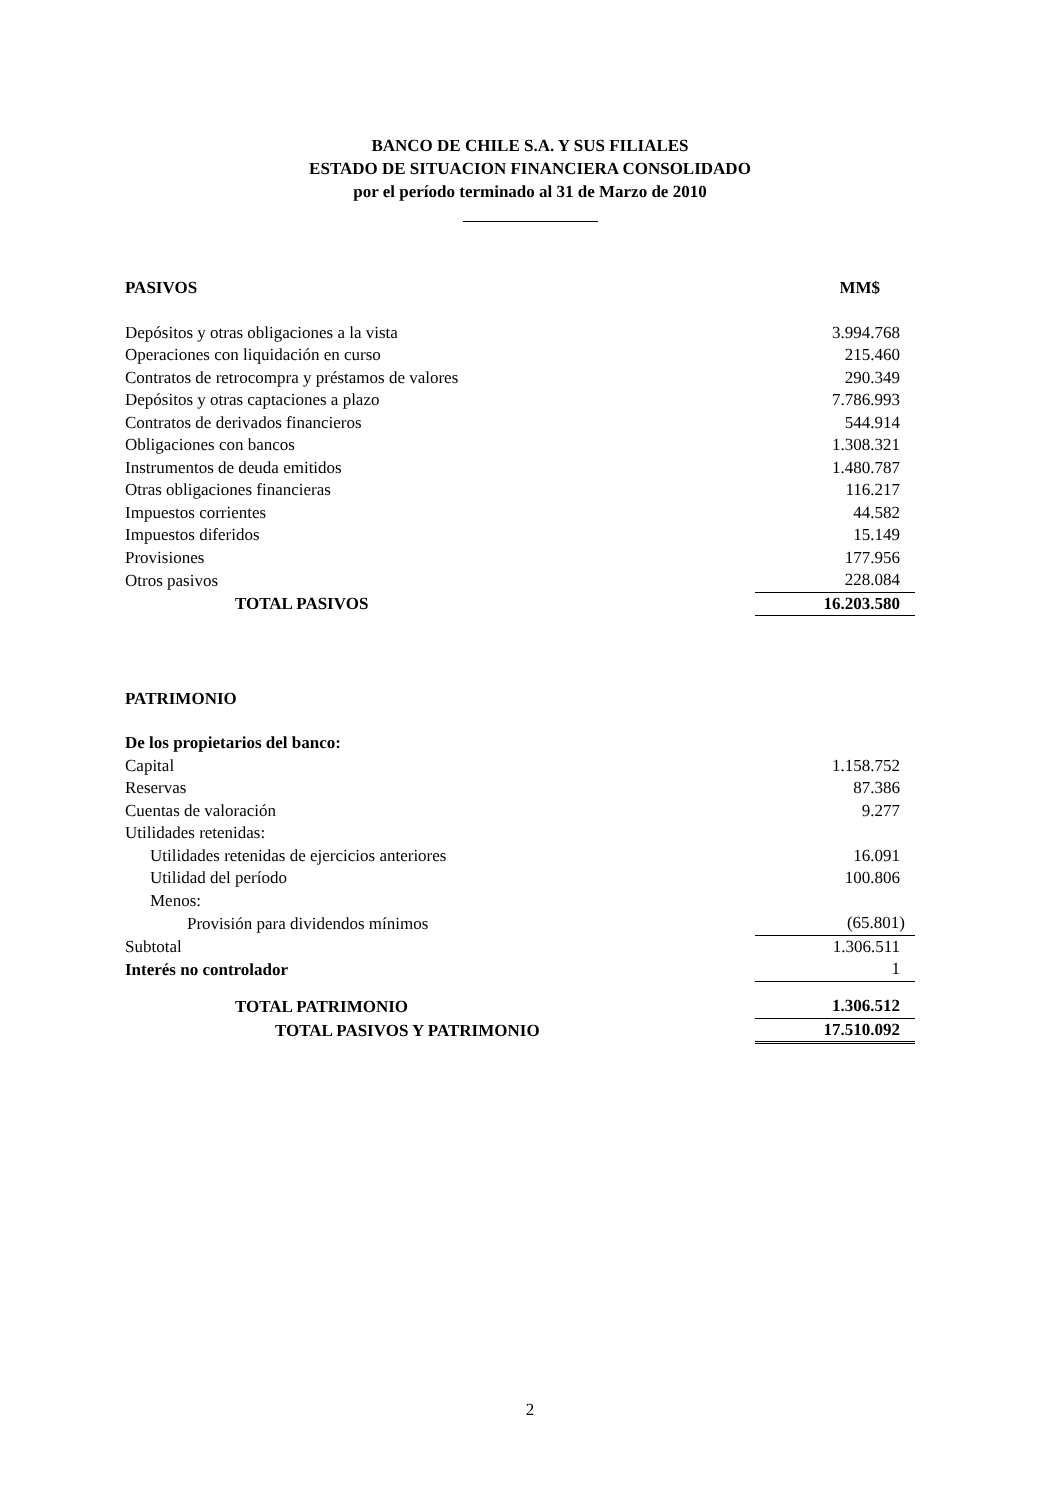BANCO DE CHILE S.A. Y SUS FILIALES
ESTADO DE SITUACION FINANCIERA CONSOLIDADO
por el período terminado al 31 de Marzo de 2010
| PASIVOS | MM$ |
| Depósitos y otras obligaciones a la vista | 3.994.768 |
| Operaciones con liquidación en curso | 215.460 |
| Contratos de retrocompra y préstamos de valores | 290.349 |
| Depósitos y otras captaciones a plazo | 7.786.993 |
| Contratos de derivados financieros | 544.914 |
| Obligaciones con bancos | 1.308.321 |
| Instrumentos de deuda emitidos | 1.480.787 |
| Otras obligaciones financieras | 116.217 |
| Impuestos corrientes | 44.582 |
| Impuestos diferidos | 15.149 |
| Provisiones | 177.956 |
| Otros pasivos | 228.084 |
| TOTAL PASIVOS | 16.203.580 |
| PATRIMONIO | |
| De los propietarios del banco: | |
| Capital | 1.158.752 |
| Reservas | 87.386 |
| Cuentas de valoración | 9.277 |
| Utilidades retenidas: | |
| Utilidades retenidas de ejercicios anteriores | 16.091 |
| Utilidad del período | 100.806 |
| Menos: | |
| Provisión para dividendos mínimos | (65.801) |
| Subtotal | 1.306.511 |
| Interés no controlador | 1 |
| TOTAL PATRIMONIO | 1.306.512 |
| TOTAL PASIVOS Y PATRIMONIO | 17.510.092 |
2